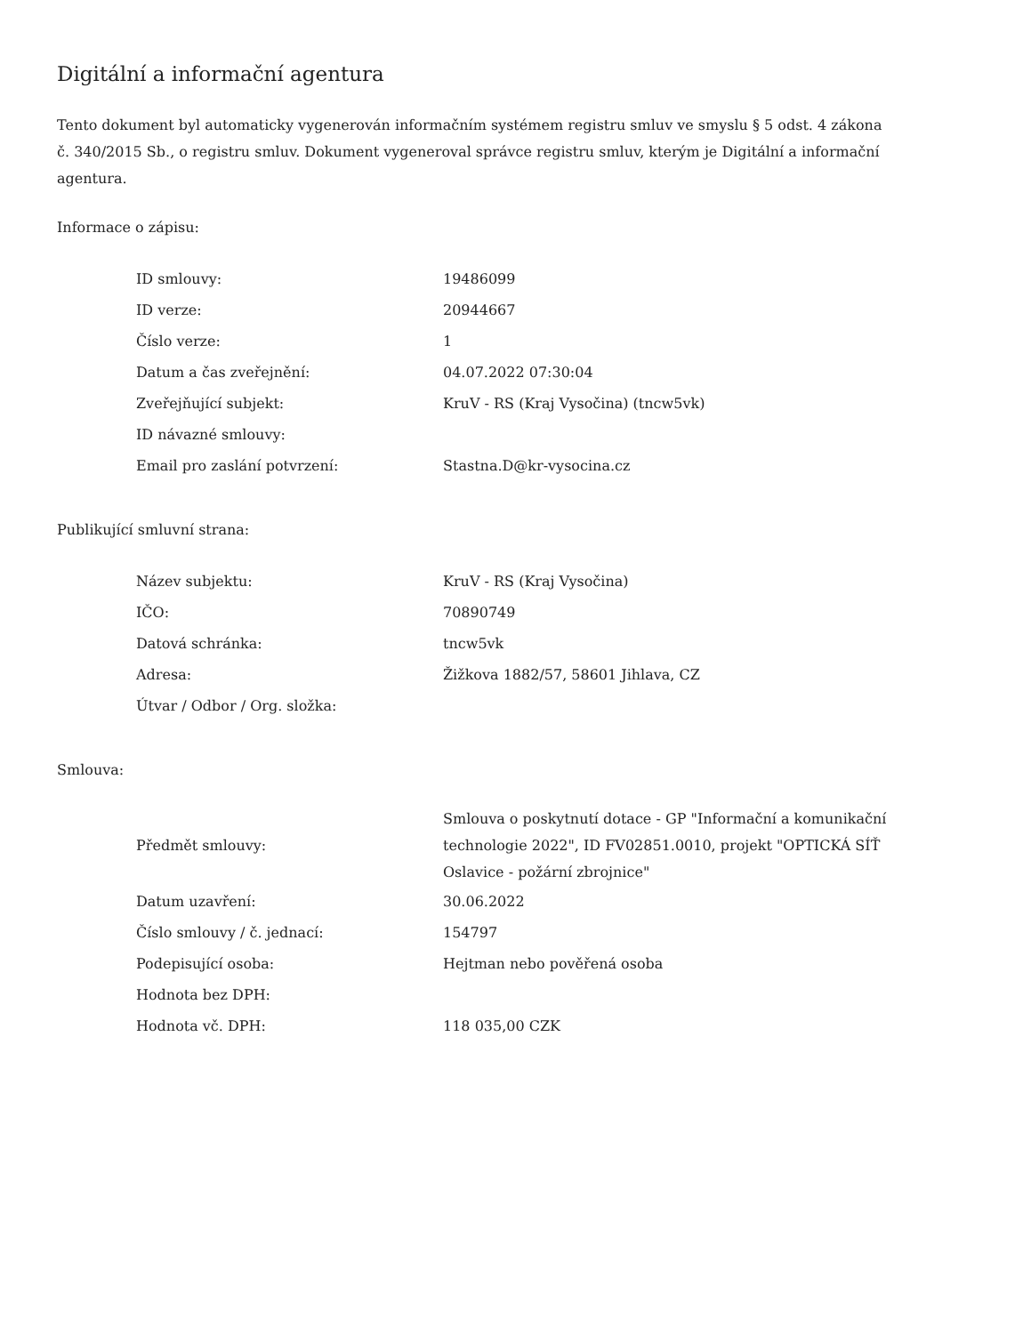Digitální a informační agentura
Tento dokument byl automaticky vygenerován informačním systémem registru smluv ve smyslu § 5 odst. 4 zákona
č. 340/2015 Sb., o registru smluv. Dokument vygeneroval správce registru smluv, kterým je Digitální a informační agentura.
Informace o zápisu:
| ID smlouvy: | 19486099 |
| ID verze: | 20944667 |
| Číslo verze: | 1 |
| Datum a čas zveřejnění: | 04.07.2022 07:30:04 |
| Zveřejňující subjekt: | KruV - RS (Kraj Vysočina) (tncw5vk) |
| ID návazné smlouvy: | |
| Email pro zaslání potvrzení: | Stastna.D@kr-vysocina.cz |
Publikující smluvní strana:
| Název subjektu: | KruV - RS (Kraj Vysočina) |
| IČO: | 70890749 |
| Datová schránka: | tncw5vk |
| Adresa: | Žižkova 1882/57, 58601 Jihlava, CZ |
| Útvar / Odbor / Org. složka: | |
Smlouva:
| Předmět smlouvy: | Smlouva o poskytnutí dotace - GP "Informační a komunikační technologie 2022", ID FV02851.0010, projekt "OPTICKÁ SÍŤ Oslavice - požární zbrojnice" |
| Datum uzavření: | 30.06.2022 |
| Číslo smlouvy / č. jednací: | 154797 |
| Podepisující osoba: | Hejtman nebo pověřená osoba |
| Hodnota bez DPH: | |
| Hodnota vč. DPH: | 118 035,00 CZK |